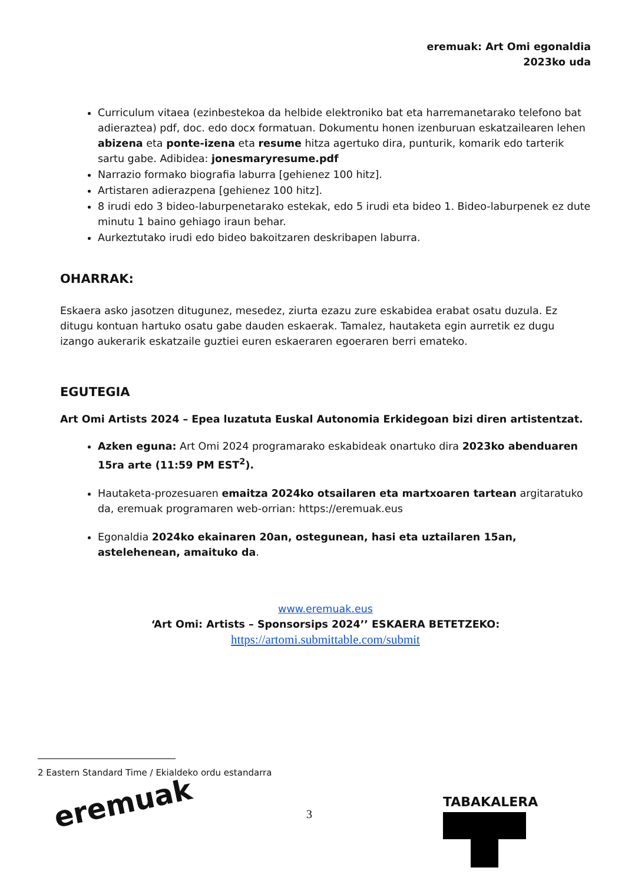eremuak: Art Omi egonaldia
2023ko uda
Curriculum vitaea (ezinbestekoa da helbide elektroniko bat eta harremanetarako telefono bat adieraztea) pdf, doc. edo docx formatuan. Dokumentu honen izenburuan eskatzailearen lehen abizena eta ponte-izena eta resume hitza agertuko dira, punturik, komarik edo tarterik sartu gabe. Adibidea: jonesmaryresume.pdf
Narrazio formako biografia laburra [gehienez 100 hitz].
Artistaren adierazpena [gehienez 100 hitz].
8 irudi edo 3 bideo-laburpenetarako estekak, edo 5 irudi eta bideo 1. Bideo-laburpenek ez dute minutu 1 baino gehiago iraun behar.
Aurkeztutako irudi edo bideo bakoitzaren deskribapen laburra.
OHARRAK:
Eskaera asko jasotzen ditugunez, mesedez, ziurta ezazu zure eskabidea erabat osatu duzula. Ez ditugu kontuan hartuko osatu gabe dauden eskaerak. Tamalez, hautaketa egin aurretik ez dugu izango aukerarik eskatzaile guztiei euren eskaeraren egoeraren berri emateko.
EGUTEGIA
Art Omi Artists 2024 – Epea luzatuta Euskal Autonomia Erkidegoan bizi diren artistentzat.
Azken eguna: Art Omi 2024 programarako eskabideak onartuko dira 2023ko abenduaren 15ra arte (11:59 PM EST<sup>2</sup>).
Hautaketa-prozesuaren emaitza 2024ko otsailaren eta martxoaren tartean argitaratuko da, eremuak programaren web-orrian: https://eremuak.eus
Egonaldia 2024ko ekainaren 20an, ostegunean, hasi eta uztailaren 15an, astelehenean, amaituko da.
www.eremuak.eus
‘Art Omi: Artists – Sponsorsips 2024’’ ESKAERA BETETZEKO:
https://artomi.submittable.com/submit
2 Eastern Standard Time / Ekialdeko ordu estandarra
eremuak 3
TABAKALERA